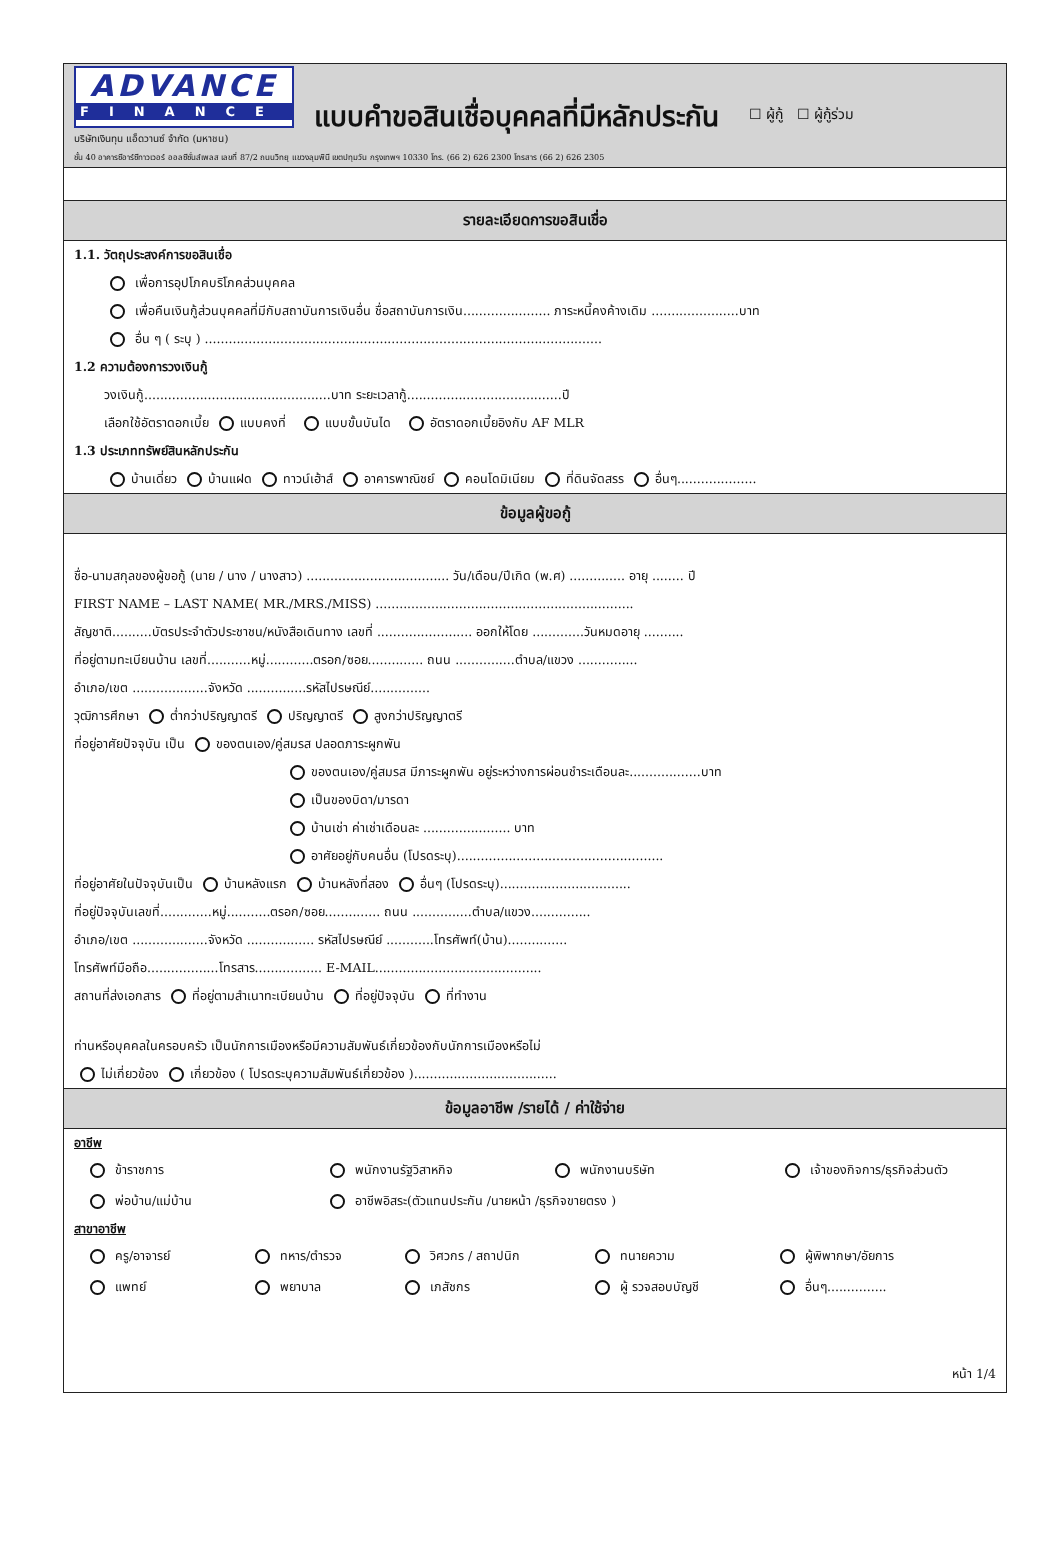ADVANCE
FINANCE
บริษัทเงินทุน แอ็ดวานซ์ จำกัด (มหาชน)
แบบคำขอสินเชื่อบุคคลที่มีหลักประกัน
☐ ผู้กู้ ☐ ผู้กู้ร่วม
ชั้น 40 อาคารซีอาร์ซีทาวเวอร์ ออลซีซั่นส์เพลส เลขที่ 87/2 ถนนวิทยุ แขวงลุมพินี เขตปทุมวัน กรุงเทพฯ 10330 โทร. (66 2) 626 2300 โทรสาร (66 2) 626 2305
รายละเอียดการขอสินเชื่อ
1.1. วัตถุประสงค์การขอสินเชื่อ
เพื่อการอุปโภคบริโภคส่วนบุคคล
เพื่อคืนเงินกู้ส่วนบุคคลที่มีกับสถาบันการเงินอื่น ชื่อสถาบันการเงิน...................... ภาระหนี้คงค้างเดิม ......................บาท
อื่น ๆ ( ระบุ ) ....................................................................................................
1.2 ความต้องการวงเงินกู้
วงเงินกู้...............................................บาท ระยะเวลากู้.......................................ปี
เลือกใช้อัตราดอกเบี้ย แบบคงที่ แบบขั้นบันได อัตราดอกเบี้ยอิงกับ AF MLR
1.3 ประเภททรัพย์สินหลักประกัน
บ้านเดี่ยว บ้านแฝด ทาวน์เฮ้าส์ อาคารพาณิชย์ คอนโดมิเนียม ที่ดินจัดสรร อื่นๆ....................
ข้อมูลผู้ขอกู้
ชื่อ-นามสกุลของผู้ขอกู้ (นาย / นาง / นางสาว) .................................... วัน/เดือน/ปีเกิด (พ.ศ) .............. อายุ ........ ปี
FIRST NAME – LAST NAME( MR./MRS./MISS) .................................................................
สัญชาติ..........บัตรประจำตัวประชาชน/หนังสือเดินทาง เลขที่ ........................ ออกให้โดย .............วันหมดอายุ ..........
ที่อยู่ตามทะเบียนบ้าน เลขที่...........หมู่............ตรอก/ซอย.............. ถนน ...............ตำบล/แขวง ...............
อำเภอ/เขต ...................จังหวัด ...............รหัสไปรษณีย์...............
วุฒิการศึกษา ต่ำกว่าปริญญาตรี ปริญญาตรี สูงกว่าปริญญาตรี
ที่อยู่อาศัยปัจจุบัน เป็น ของตนเอง/คู่สมรส ปลอดภาระผูกพัน
ของตนเอง/คู่สมรส มีภาระผูกพัน อยู่ระหว่างการผ่อนชำระเดือนละ..................บาท
เป็นของบิดา/มารดา
บ้านเช่า ค่าเช่าเดือนละ ...................... บาท
อาศัยอยู่กับคนอื่น (โปรดระบุ)....................................................
ที่อยู่อาศัยในปัจจุบันเป็น บ้านหลังแรก บ้านหลังที่สอง อื่นๆ (โปรดระบุ).................................
ที่อยู่ปัจจุบันเลขที่.............หมู่...........ตรอก/ซอย.............. ถนน ...............ตำบล/แขวง...............
อำเภอ/เขต ...................จังหวัด ................. รหัสไปรษณีย์ ............โทรศัพท์(บ้าน)...............
โทรศัพท์มือถือ..................โทรสาร................. E-MAIL..........................................
สถานที่ส่งเอกสาร ที่อยู่ตามสำเนาทะเบียนบ้าน ที่อยู่ปัจจุบัน ที่ทำงาน
ท่านหรือบุคคลในครอบครัว เป็นนักการเมืองหรือมีความสัมพันธ์เกี่ยวข้องกับนักการเมืองหรือไม่
ไม่เกี่ยวข้อง เกี่ยวข้อง ( โปรดระบุความสัมพันธ์เกี่ยวข้อง )....................................
ข้อมูลอาชีพ /รายได้ / ค่าใช้จ่าย
อาชีพ
ข้าราชการ
พนักงานรัฐวิสาหกิจ
พนักงานบริษัท
เจ้าของกิจการ/ธุรกิจส่วนตัว
พ่อบ้าน/แม่บ้าน
อาชีพอิสระ(ตัวแทนประกัน /นายหน้า /ธุรกิจขายตรง )
สาขาอาชีพ
ครู/อาจารย์
ทหาร/ตำรวจ
วิศวกร / สถาปนิก
ทนายความ
ผู้พิพากษา/อัยการ
แพทย์
พยาบาล
เภสัชกร
ผู้ รวจสอบบัญชี
อื่นๆ...............
หน้า 1/4